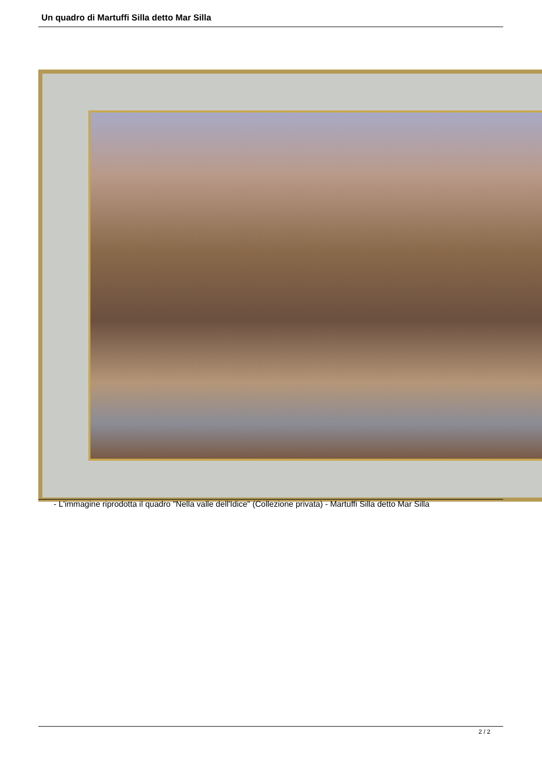Un quadro di Martuffi Silla detto Mar Silla
- L'immagine riprodotta il quadro "Nella valle dell'Idice" (Collezione privata) - Martuffi Silla detto Mar Silla
2 / 2